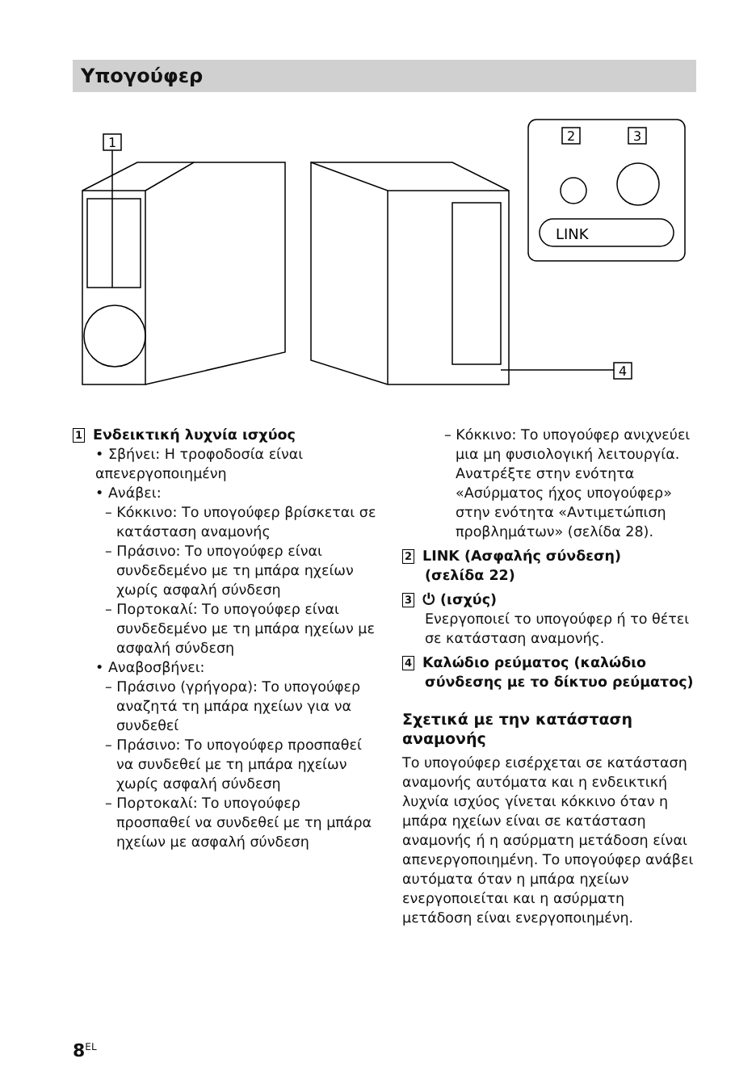Υπογούφερ
1
2
3
LINK
4
1 Ενδεικτική λυχνία ισχύος
• Σβήνει: Η τροφοδοσία είναι απενεργοποιημένη
• Ανάβει:
– Κόκκινο: Το υπογούφερ βρίσκεται σε κατάσταση αναμονής
– Πράσινο: Το υπογούφερ είναι συνδεδεμένο με τη μπάρα ηχείων χωρίς ασφαλή σύνδεση
– Πορτοκαλί: Το υπογούφερ είναι συνδεδεμένο με τη μπάρα ηχείων με ασφαλή σύνδεση
• Αναβοσβήνει:
– Πράσινο (γρήγορα): Το υπογούφερ αναζητά τη μπάρα ηχείων για να συνδεθεί
– Πράσινο: Το υπογούφερ προσπαθεί να συνδεθεί με τη μπάρα ηχείων χωρίς ασφαλή σύνδεση
– Πορτοκαλί: Το υπογούφερ προσπαθεί να συνδεθεί με τη μπάρα ηχείων με ασφαλή σύνδεση
– Κόκκινο: Το υπογούφερ ανιχνεύει μια μη φυσιολογική λειτουργία. Ανατρέξτε στην ενότητα «Ασύρματος ήχος υπογούφερ» στην ενότητα «Αντιμετώπιση προβλημάτων» (σελίδα 28).
2 LINK (Ασφαλής σύνδεση)
(σελίδα 22)
3 ⏻ (ισχύς)
Ενεργοποιεί το υπογούφερ ή το θέτει σε κατάσταση αναμονής.
4 Καλώδιο ρεύματος (καλώδιο
σύνδεσης με το δίκτυο ρεύματος)
Σχετικά με την κατάσταση αναμονής
Το υπογούφερ εισέρχεται σε κατάσταση αναμονής αυτόματα και η ενδεικτική λυχνία ισχύος γίνεται κόκκινο όταν η μπάρα ηχείων είναι σε κατάσταση αναμονής ή η ασύρματη μετάδοση είναι απενεργοποιημένη. Το υπογούφερ ανάβει αυτόματα όταν η μπάρα ηχείων ενεργοποιείται και η ασύρματη μετάδοση είναι ενεργοποιημένη.
8<sup>EL</sup>